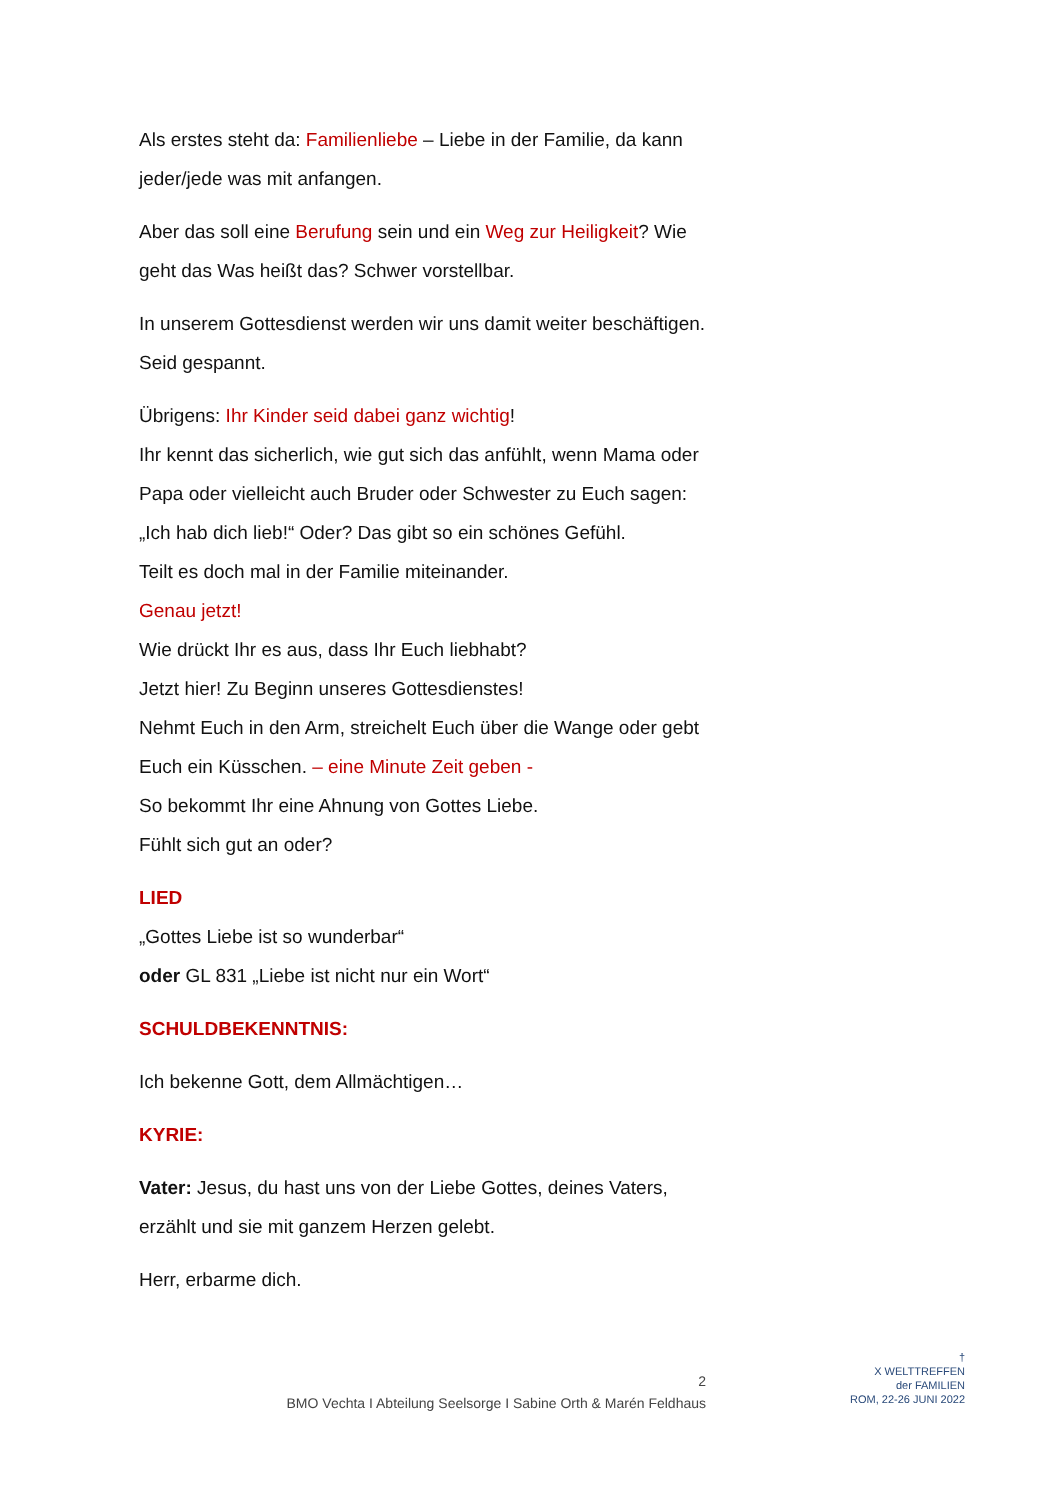Als erstes steht da: Familienliebe – Liebe in der Familie, da kann jeder/jede was mit anfangen.
Aber das soll eine Berufung sein und ein Weg zur Heiligkeit? Wie geht das Was heißt das? Schwer vorstellbar.
In unserem Gottesdienst werden wir uns damit weiter beschäftigen. Seid gespannt.
Übrigens: Ihr Kinder seid dabei ganz wichtig!
Ihr kennt das sicherlich, wie gut sich das anfühlt, wenn Mama oder Papa oder vielleicht auch Bruder oder Schwester zu Euch sagen: „Ich hab dich lieb!“ Oder? Das gibt so ein schönes Gefühl.
Teilt es doch mal in der Familie miteinander.
Genau jetzt!
Wie drückt Ihr es aus, dass Ihr Euch liebhabt?
Jetzt hier! Zu Beginn unseres Gottesdienstes!
Nehmt Euch in den Arm, streichelt Euch über die Wange oder gebt Euch ein Küsschen. – eine Minute Zeit geben -
So bekommt Ihr eine Ahnung von Gottes Liebe.
Fühlt sich gut an oder?
LIED
„Gottes Liebe ist so wunderbar“
oder GL 831 „Liebe ist nicht nur ein Wort“
SCHULDBEKENNTNIS:
Ich bekenne Gott, dem Allmächtigen…
KYRIE:
Vater: Jesus, du hast uns von der Liebe Gottes, deines Vaters, erzählt und sie mit ganzem Herzen gelebt.
Herr, erbarme dich.
2
BMO Vechta I Abteilung Seelsorge I Sabine Orth & Marén Feldhaus
†
X WELTTREFFEN
der FAMILIEN
ROM, 22-26 JUNI 2022